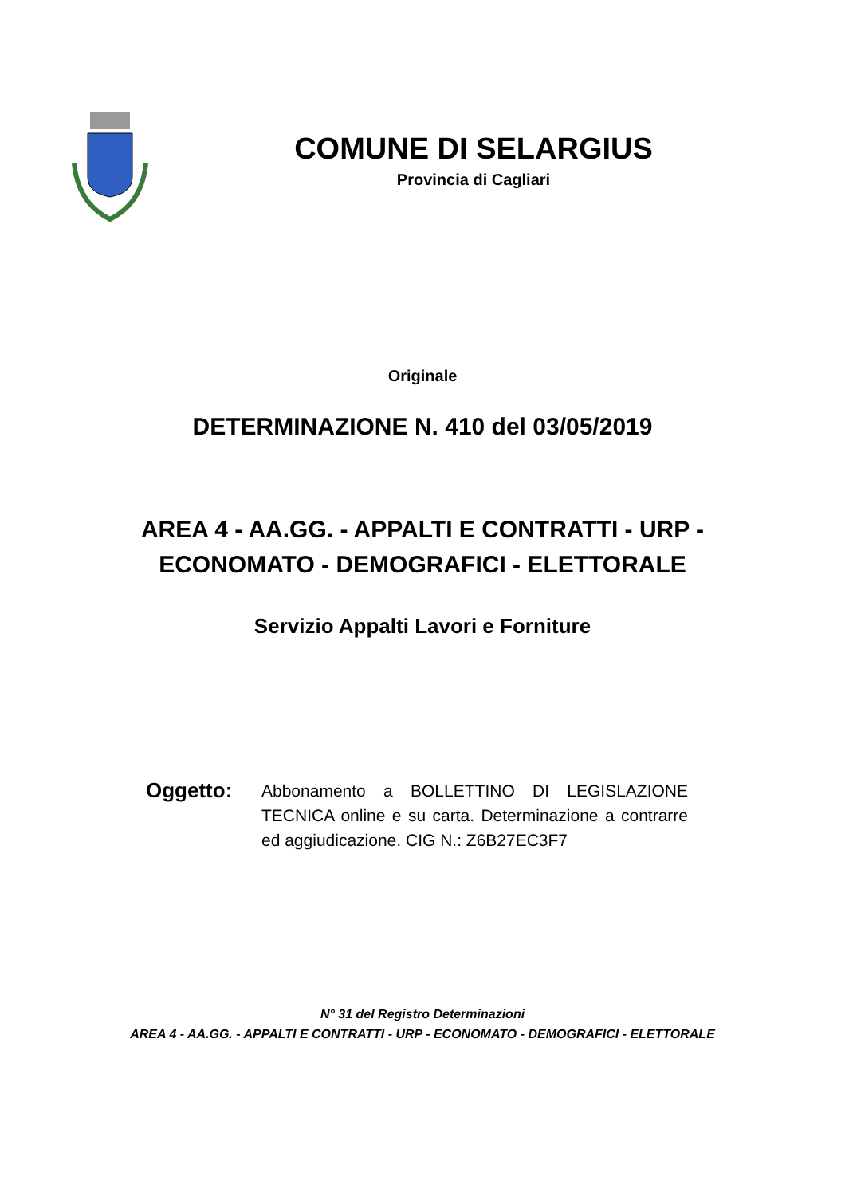COMUNE DI SELARGIUS
Provincia di Cagliari
Originale
DETERMINAZIONE N. 410 del 03/05/2019
AREA 4 - AA.GG. - APPALTI E CONTRATTI - URP -
ECONOMATO - DEMOGRAFICI - ELETTORALE
Servizio Appalti Lavori e Forniture
Oggetto:
Abbonamento a BOLLETTINO DI LEGISLAZIONE TECNICA online e su carta. Determinazione a contrarre ed aggiudicazione. CIG N.: Z6B27EC3F7
N° 31 del Registro Determinazioni
AREA 4 - AA.GG. - APPALTI E CONTRATTI - URP - ECONOMATO - DEMOGRAFICI - ELETTORALE